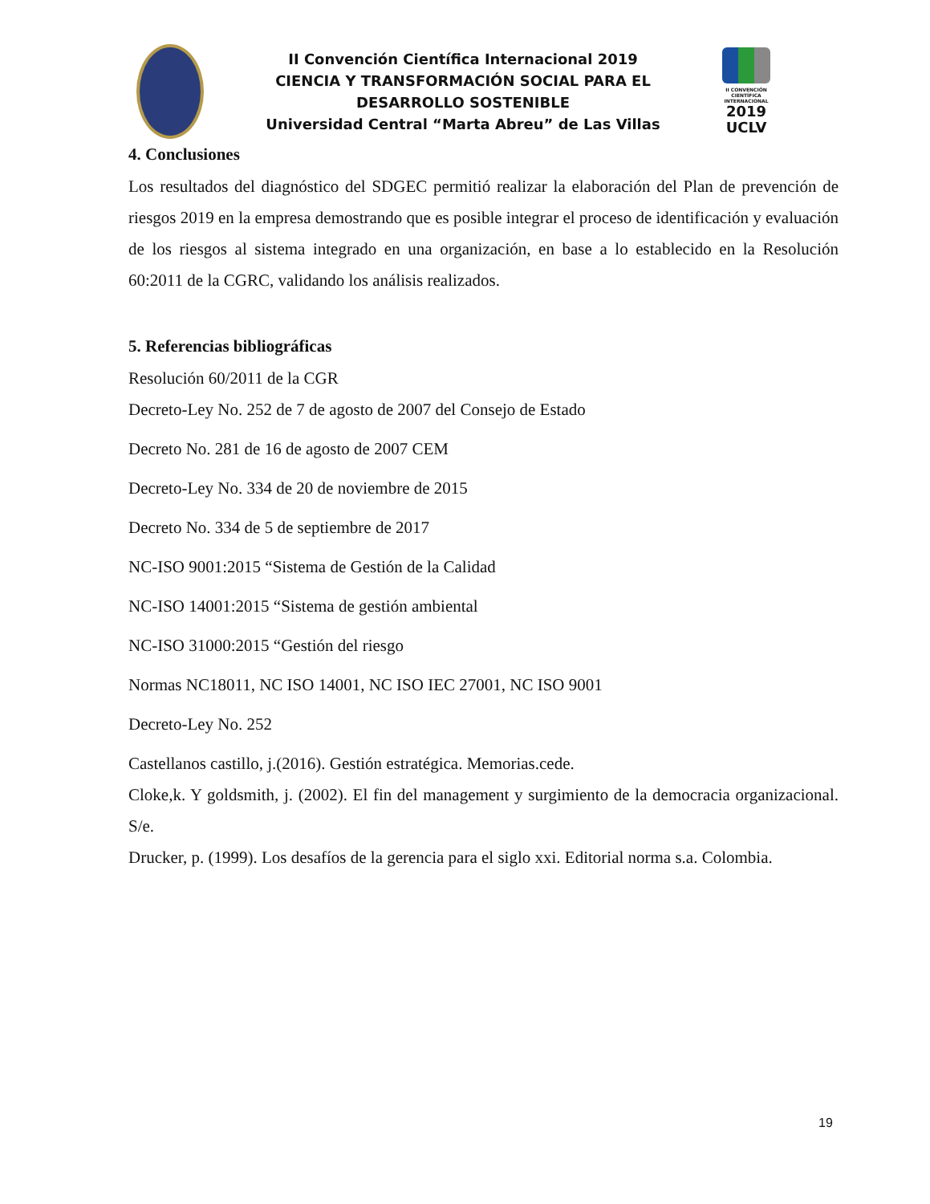II Convención Científica Internacional 2019
CIENCIA Y TRANSFORMACIÓN SOCIAL PARA EL
DESARROLLO SOSTENIBLE
Universidad Central “Marta Abreu” de Las Villas
II CONVENCIÓN CIENTÍFICA INTERNACIONAL
2019
UCLV
4. Conclusiones
Los resultados del diagnóstico del SDGEC permitió realizar la elaboración del Plan de prevención de riesgos 2019 en la empresa demostrando que es posible integrar el proceso de identificación y evaluación de los riesgos al sistema integrado en una organización, en base a lo establecido en la Resolución 60:2011 de la CGRC, validando los análisis realizados.
5. Referencias bibliográficas
Resolución 60/2011 de la CGR
Decreto-Ley No. 252 de 7 de agosto de 2007 del Consejo de Estado
Decreto No. 281 de 16 de agosto de 2007 CEM
Decreto-Ley No. 334 de 20 de noviembre de 2015
Decreto No. 334 de 5 de septiembre de 2017
NC-ISO 9001:2015 “Sistema de Gestión de la Calidad
NC-ISO 14001:2015 “Sistema de gestión ambiental
NC-ISO 31000:2015 “Gestión del riesgo
Normas NC18011, NC ISO 14001, NC ISO IEC 27001, NC ISO 9001
Decreto-Ley No. 252
Castellanos castillo, j.(2016). Gestión estratégica. Memorias.cede.
Cloke,k. Y goldsmith, j. (2002). El fin del management y surgimiento de la democracia organizacional. S/e.
Drucker, p. (1999). Los desafíos de la gerencia para el siglo xxi. Editorial norma s.a. Colombia.
19